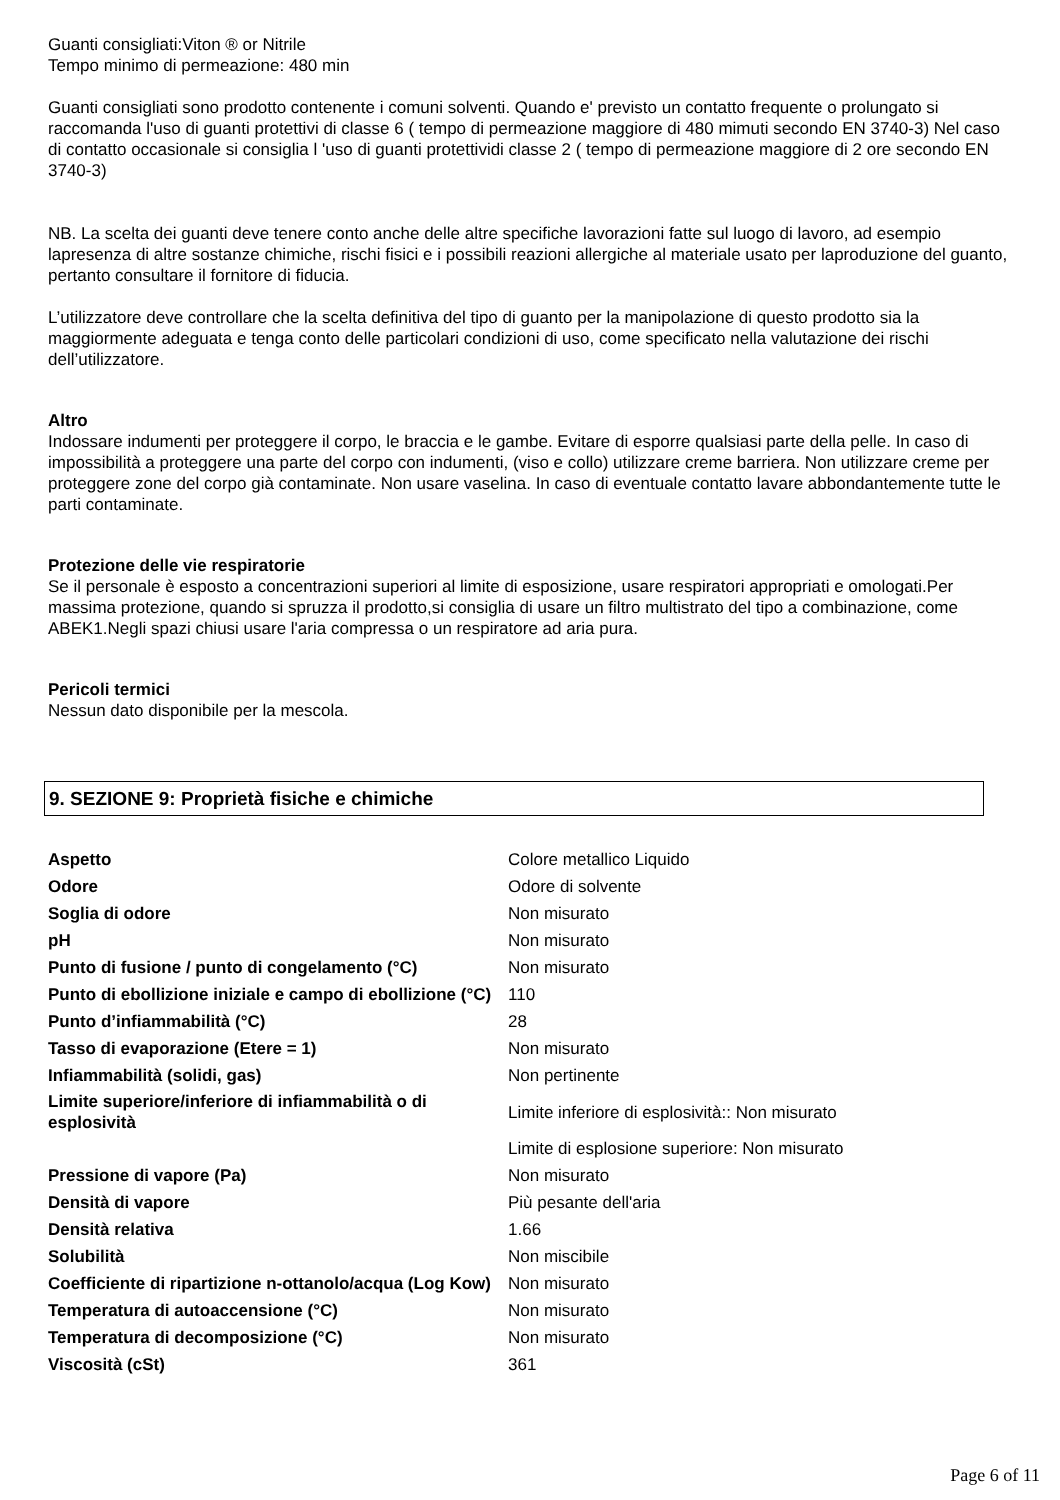Guanti consigliati:Viton ® or Nitrile
Tempo minimo di permeazione: 480 min
Guanti consigliati sono prodotto contenente i comuni solventi. Quando e' previsto un contatto frequente o prolungato si raccomanda l'uso di guanti protettivi di classe 6 ( tempo di permeazione maggiore di 480 mimuti secondo EN 3740-3) Nel caso di contatto occasionale si consiglia l 'uso di guanti protettividi classe 2 ( tempo di permeazione maggiore di 2 ore secondo EN 3740-3)
NB. La scelta dei guanti deve tenere conto anche delle altre specifiche lavorazioni fatte sul luogo di lavoro, ad esempio lapresenza di altre sostanze chimiche, rischi fisici e i possibili reazioni allergiche al materiale usato per laproduzione del guanto, pertanto consultare il fornitore di fiducia.
L’utilizzatore deve controllare che la scelta definitiva del tipo di guanto per la manipolazione di questo prodotto sia la maggiormente adeguata e tenga conto delle particolari condizioni di uso, come specificato nella valutazione dei rischi dell’utilizzatore.
Altro
Indossare indumenti per proteggere il corpo, le braccia e le gambe. Evitare di esporre qualsiasi parte della pelle. In caso di impossibilità a proteggere una parte del corpo con indumenti, (viso e collo) utilizzare creme barriera. Non utilizzare creme per proteggere zone del corpo già contaminate. Non usare vaselina. In caso di eventuale contatto lavare abbondantemente tutte le parti contaminate.
Protezione delle vie respiratorie
Se il personale è esposto a concentrazioni superiori al limite di esposizione, usare respiratori appropriati e omologati.Per massima protezione, quando si spruzza il prodotto,si consiglia di usare un filtro multistrato del tipo a combinazione, come ABEK1.Negli spazi chiusi usare l'aria compressa o un respiratore ad aria pura.
Pericoli termici
Nessun dato disponibile per la mescola.
9. SEZIONE 9: Proprietà fisiche e chimiche
| Aspetto | Colore metallico Liquido |
| Odore | Odore di solvente |
| Soglia di odore | Non misurato |
| pH | Non misurato |
| Punto di fusione / punto di congelamento (°C) | Non misurato |
| Punto di ebollizione iniziale e campo di ebollizione (°C) | 110 |
| Punto d’infiammabilità (°C) | 28 |
| Tasso di evaporazione (Etere = 1) | Non misurato |
| Infiammabilità (solidi, gas) | Non pertinente |
| Limite superiore/inferiore di infiammabilità o di esplosività | Limite inferiore di esplosività:: Non misurato |
| | Limite di esplosione superiore: Non misurato |
| Pressione di vapore (Pa) | Non misurato |
| Densità di vapore | Più pesante dell'aria |
| Densità relativa | 1.66 |
| Solubilità | Non miscibile |
| Coefficiente di ripartizione n-ottanolo/acqua (Log Kow) | Non misurato |
| Temperatura di autoaccensione (°C) | Non misurato |
| Temperatura di decomposizione (°C) | Non misurato |
| Viscosità (cSt) | 361 |
Page 6 of 11